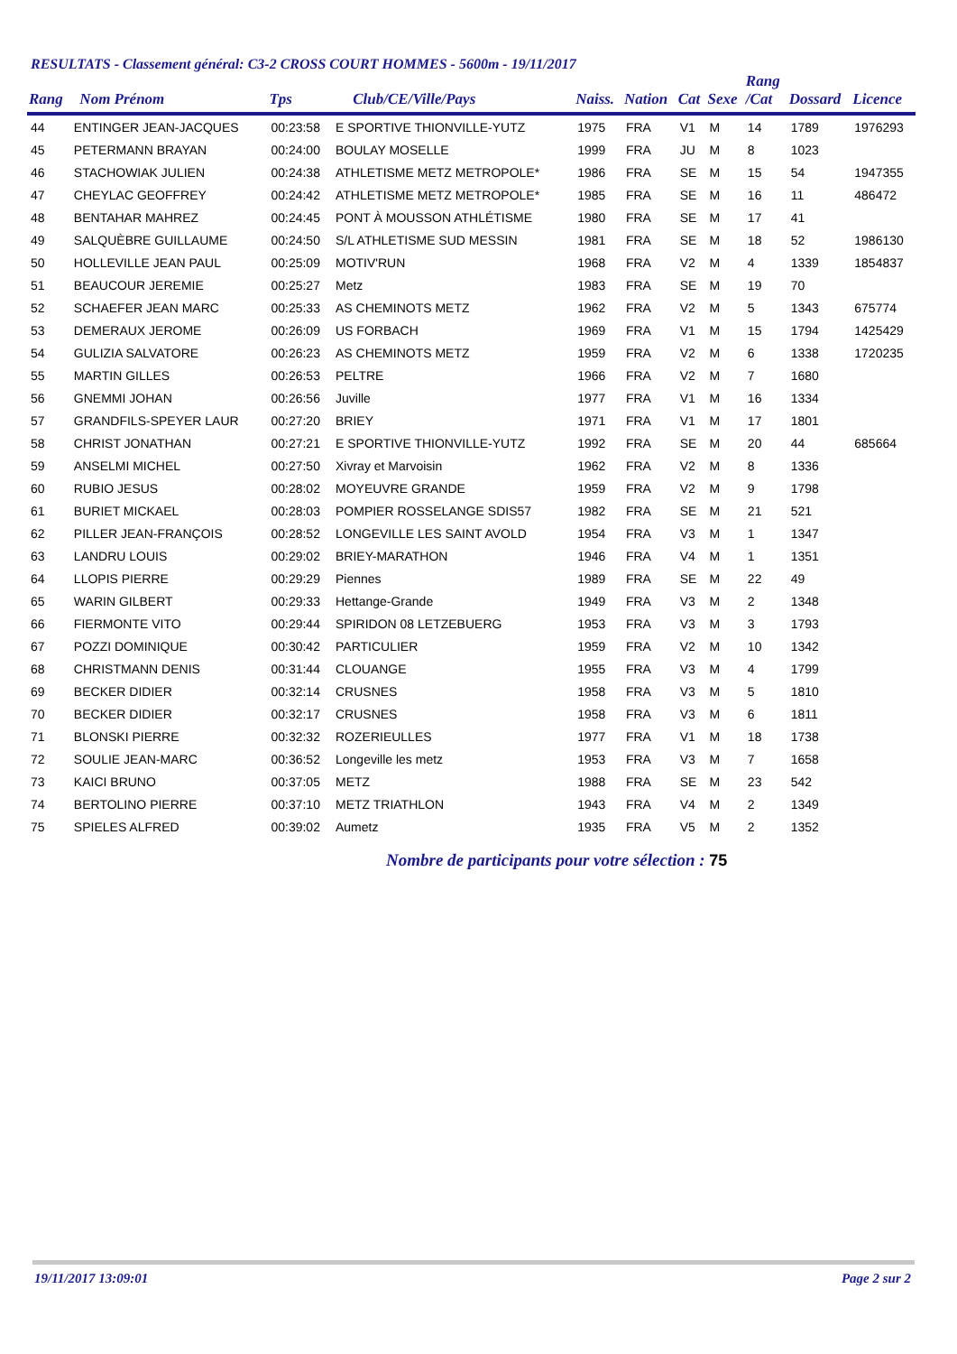RESULTATS - Classement général: C3-2 CROSS COURT HOMMES - 5600m - 19/11/2017
| Rang | Nom Prénom | Tps | Club/CE/Ville/Pays | Naiss. | Nation | Cat | Sexe | Rang /Cat | Dossard | Licence |
| --- | --- | --- | --- | --- | --- | --- | --- | --- | --- | --- |
| 44 | ENTINGER JEAN-JACQUES | 00:23:58 | E SPORTIVE THIONVILLE-YUTZ | 1975 | FRA | V1 | M | 14 | 1789 | 1976293 |
| 45 | PETERMANN BRAYAN | 00:24:00 | BOULAY MOSELLE | 1999 | FRA | JU | M | 8 | 1023 | |
| 46 | STACHOWIAK JULIEN | 00:24:38 | ATHLETISME METZ METROPOLE* | 1986 | FRA | SE | M | 15 | 54 | 1947355 |
| 47 | CHEYLAC GEOFFREY | 00:24:42 | ATHLETISME METZ METROPOLE* | 1985 | FRA | SE | M | 16 | 11 | 486472 |
| 48 | BENTAHAR MAHREZ | 00:24:45 | PONT À MOUSSON ATHLÉTISME | 1980 | FRA | SE | M | 17 | 41 | |
| 49 | SALQUÈBRE GUILLAUME | 00:24:50 | S/L ATHLETISME SUD MESSIN | 1981 | FRA | SE | M | 18 | 52 | 1986130 |
| 50 | HOLLEVILLE JEAN PAUL | 00:25:09 | MOTIV'RUN | 1968 | FRA | V2 | M | 4 | 1339 | 1854837 |
| 51 | BEAUCOUR JEREMIE | 00:25:27 | Metz | 1983 | FRA | SE | M | 19 | 70 | |
| 52 | SCHAEFER JEAN MARC | 00:25:33 | AS CHEMINOTS METZ | 1962 | FRA | V2 | M | 5 | 1343 | 675774 |
| 53 | DEMERAUX JEROME | 00:26:09 | US FORBACH | 1969 | FRA | V1 | M | 15 | 1794 | 1425429 |
| 54 | GULIZIA SALVATORE | 00:26:23 | AS CHEMINOTS METZ | 1959 | FRA | V2 | M | 6 | 1338 | 1720235 |
| 55 | MARTIN GILLES | 00:26:53 | PELTRE | 1966 | FRA | V2 | M | 7 | 1680 | |
| 56 | GNEMMI JOHAN | 00:26:56 | Juville | 1977 | FRA | V1 | M | 16 | 1334 | |
| 57 | GRANDFILS-SPEYER LAUR | 00:27:20 | BRIEY | 1971 | FRA | V1 | M | 17 | 1801 | |
| 58 | CHRIST JONATHAN | 00:27:21 | E SPORTIVE THIONVILLE-YUTZ | 1992 | FRA | SE | M | 20 | 44 | 685664 |
| 59 | ANSELMI MICHEL | 00:27:50 | Xivray et Marvoisin | 1962 | FRA | V2 | M | 8 | 1336 | |
| 60 | RUBIO JESUS | 00:28:02 | MOYEUVRE GRANDE | 1959 | FRA | V2 | M | 9 | 1798 | |
| 61 | BURIET MICKAEL | 00:28:03 | POMPIER ROSSELANGE SDIS57 | 1982 | FRA | SE | M | 21 | 521 | |
| 62 | PILLER JEAN-FRANÇOIS | 00:28:52 | LONGEVILLE LES SAINT AVOLD | 1954 | FRA | V3 | M | 1 | 1347 | |
| 63 | LANDRU LOUIS | 00:29:02 | BRIEY-MARATHON | 1946 | FRA | V4 | M | 1 | 1351 | |
| 64 | LLOPIS PIERRE | 00:29:29 | Piennes | 1989 | FRA | SE | M | 22 | 49 | |
| 65 | WARIN GILBERT | 00:29:33 | Hettange-Grande | 1949 | FRA | V3 | M | 2 | 1348 | |
| 66 | FIERMONTE VITO | 00:29:44 | SPIRIDON 08 LETZEBUERG | 1953 | FRA | V3 | M | 3 | 1793 | |
| 67 | POZZI DOMINIQUE | 00:30:42 | PARTICULIER | 1959 | FRA | V2 | M | 10 | 1342 | |
| 68 | CHRISTMANN DENIS | 00:31:44 | CLOUANGE | 1955 | FRA | V3 | M | 4 | 1799 | |
| 69 | BECKER DIDIER | 00:32:14 | CRUSNES | 1958 | FRA | V3 | M | 5 | 1810 | |
| 70 | BECKER DIDIER | 00:32:17 | CRUSNES | 1958 | FRA | V3 | M | 6 | 1811 | |
| 71 | BLONSKI PIERRE | 00:32:32 | ROZERIEULLES | 1977 | FRA | V1 | M | 18 | 1738 | |
| 72 | SOULIE JEAN-MARC | 00:36:52 | Longeville les metz | 1953 | FRA | V3 | M | 7 | 1658 | |
| 73 | KAICI BRUNO | 00:37:05 | METZ | 1988 | FRA | SE | M | 23 | 542 | |
| 74 | BERTOLINO PIERRE | 00:37:10 | METZ TRIATHLON | 1943 | FRA | V4 | M | 2 | 1349 | |
| 75 | SPIELES ALFRED | 00:39:02 | Aumetz | 1935 | FRA | V5 | M | 2 | 1352 | |
Nombre de participants pour votre sélection : 75
19/11/2017 13:09:01 Page 2 sur 2